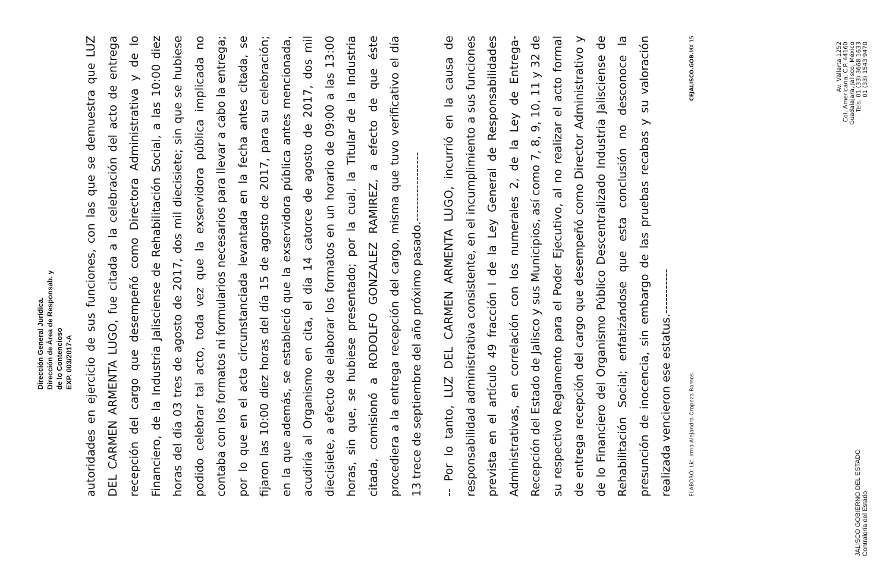Dirección General Jurídica.
Dirección de Área de Responsab. y
de lo Contencioso
EXP. 003/2017-A
autoridades en ejercicio de sus funciones, con las que se demuestra que LUZ DEL CARMEN ARMENTA LUGO, fue citada a la celebración del acto de entrega recepción del cargo que desempeñó como Directora Administrativa y de lo Financiero, de la Industria Jalisciense de Rehabilitación Social, a las 10:00 diez horas del día 03 tres de agosto de 2017, dos mil diecisiete; sin que se hubiese podido celebrar tal acto, toda vez que la exservidora pública implicada no contaba con los formatos ni formularios necesarios para llevar a cabo la entrega; por lo que en el acta circunstanciada levantada en la fecha antes citada, se fijaron las 10:00 diez horas del día 15 de agosto de 2017, para su celebración; en la que además, se estableció que la exservidora pública antes mencionada, acudiría al Organismo en cita, el día 14 catorce de agosto de 2017, dos mil diecisiete, a efecto de elaborar los formatos en un horario de 09:00 a las 13:00 horas, sin que, se hubiese presentado; por la cual, la Titular de la Industria citada, comisionó a RODOLFO GONZALEZ RAMIREZ, a efecto de que éste procediera a la entrega recepción del cargo, misma que tuvo verificativo el día 13 trece de septiembre del año próximo pasado.-----------------
-- Por lo tanto, LUZ DEL CARMEN ARMENTA LUGO, incurrió en la causa de responsabilidad administrativa consistente, en el incumplimiento a sus funciones prevista en el artículo 49 fracción I de la Ley General de Responsabilidades Administrativas, en correlación con los numerales 2, de la Ley de Entrega-Recepción del Estado de Jalisco y sus Municipios, así como 7, 8, 9, 10, 11 y 32 de su respectivo Reglamento para el Poder Ejecutivo, al no realizar el acto formal de entrega recepción del cargo que desempeñó como Director Administrativo y de lo Financiero del Organismo Público Descentralizado Industria Jalisciense de Rehabilitación Social; enfatizándose que esta conclusión no desconoce la presunción de inocencia, sin embargo de las pruebas recabas y su valoración realizada vencieron ese estatus.-----------
ELABORÓ: Lic. Irma Alejandra Oropeza Ramos. CEJALISCO.GOB. MX 15
JALISCO GOBIERNO DEL ESTADO
Contraloría del Estado
Av. Vallarta 1252
Col. Americana, C.P. 44160
Guadalajara, Jalisco, México
Tels. 01 (33) 3668 1633
01 (33) 1543 9470